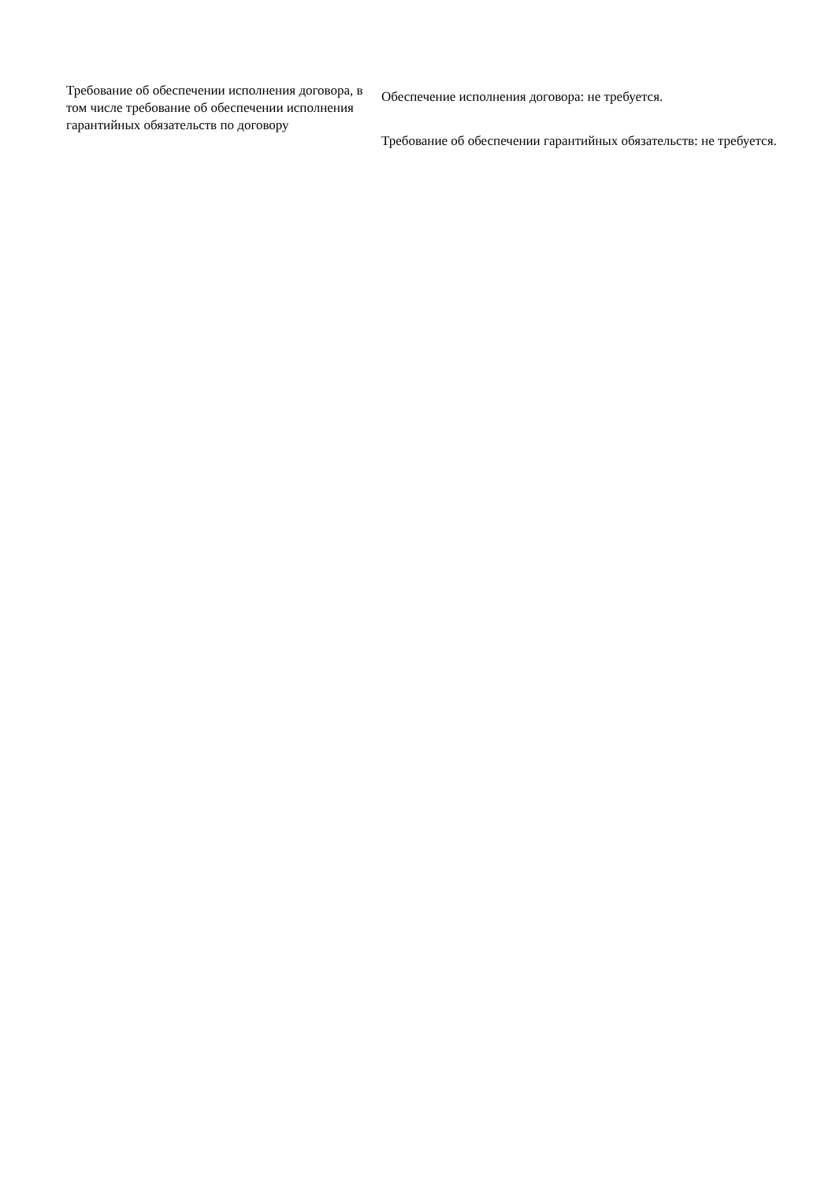| Требование об обеспечении исполнения договора, в том числе требование об обеспечении исполнения гарантийных обязательств по договору | Обеспечение исполнения договора: не требуется. Требование об обеспечении гарантийных обязательств: не требуется. |